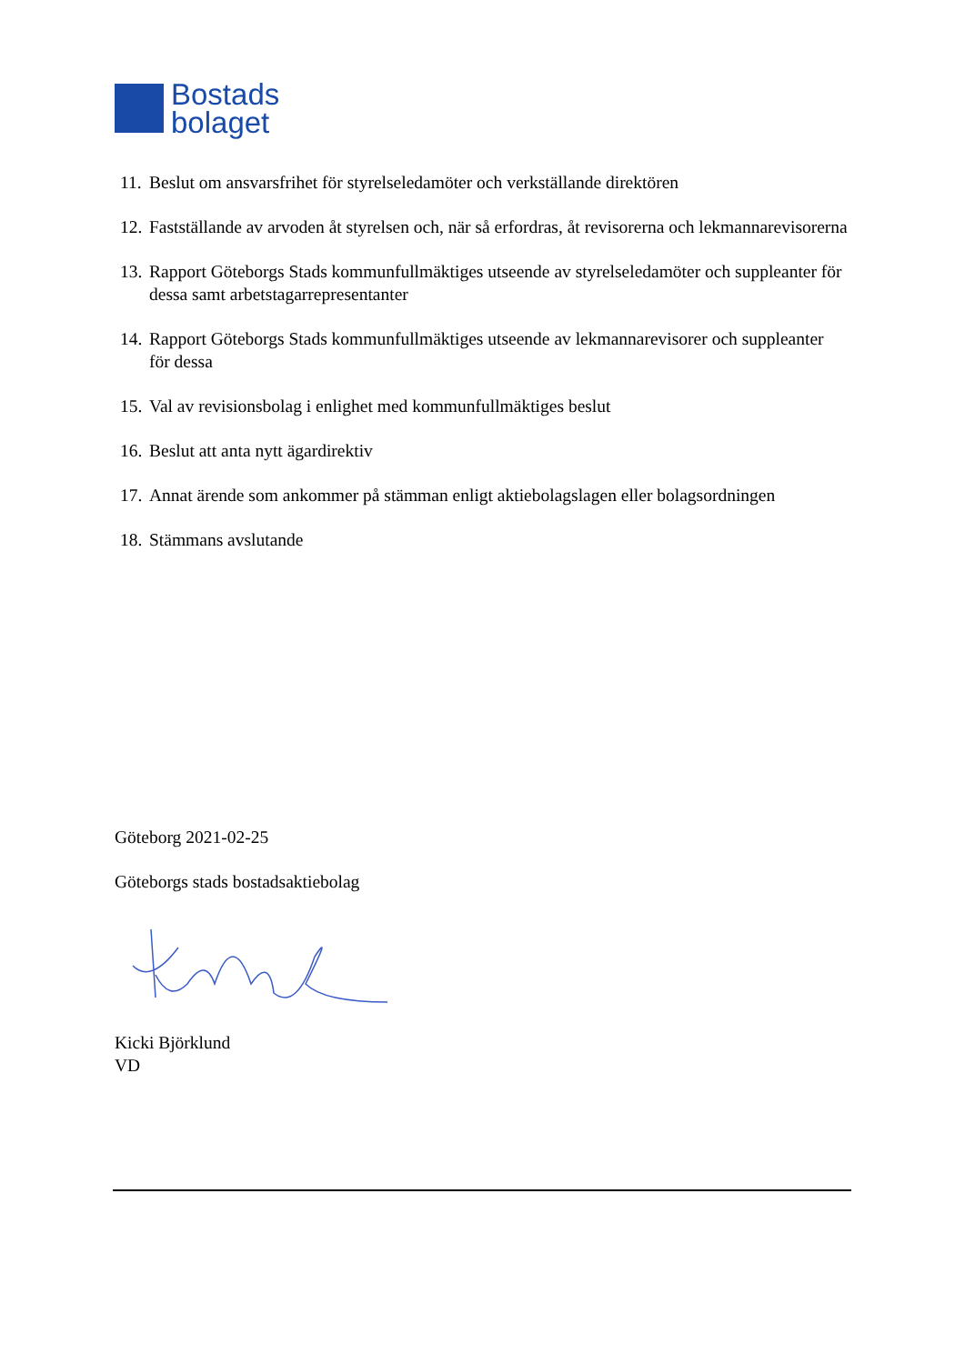Bostads
bolaget
11. Beslut om ansvarsfrihet för styrelseledamöter och verkställande direktören
12. Fastställande av arvoden åt styrelsen och, när så erfordras, åt revisorerna och lekmannarevisorerna
13. Rapport Göteborgs Stads kommunfullmäktiges utseende av styrelseledamöter och suppleanter för dessa samt arbetstagarrepresentanter
14. Rapport Göteborgs Stads kommunfullmäktiges utseende av lekmannarevisorer och suppleanter för dessa
15. Val av revisionsbolag i enlighet med kommunfullmäktiges beslut
16. Beslut att anta nytt ägardirektiv
17. Annat ärende som ankommer på stämman enligt aktiebolagslagen eller bolagsordningen
18. Stämmans avslutande
Göteborg 2021-02-25
Göteborgs stads bostadsaktiebolag
Kicki Björklund
VD